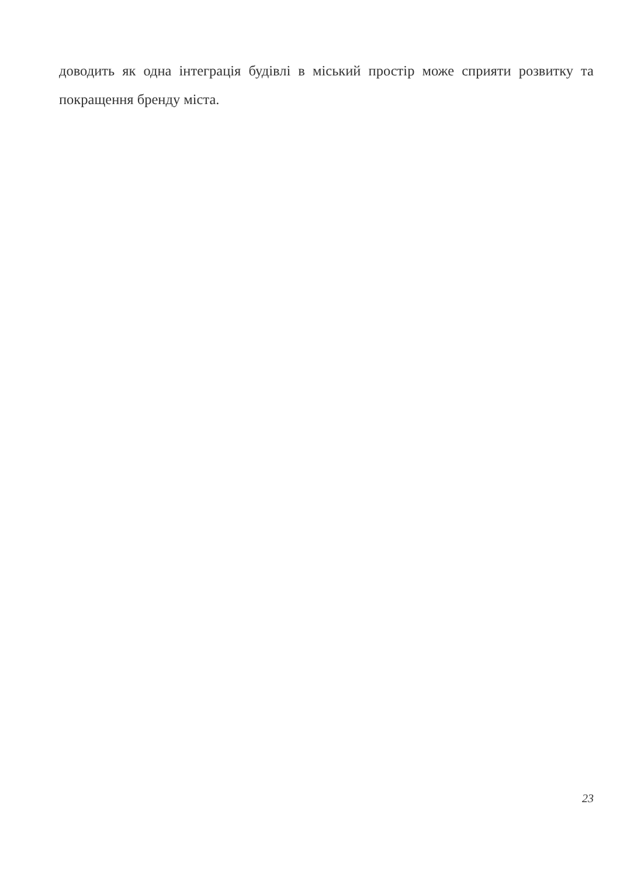доводить як одна інтеграція будівлі в міський простір може сприяти розвитку та покращення бренду міста.
23